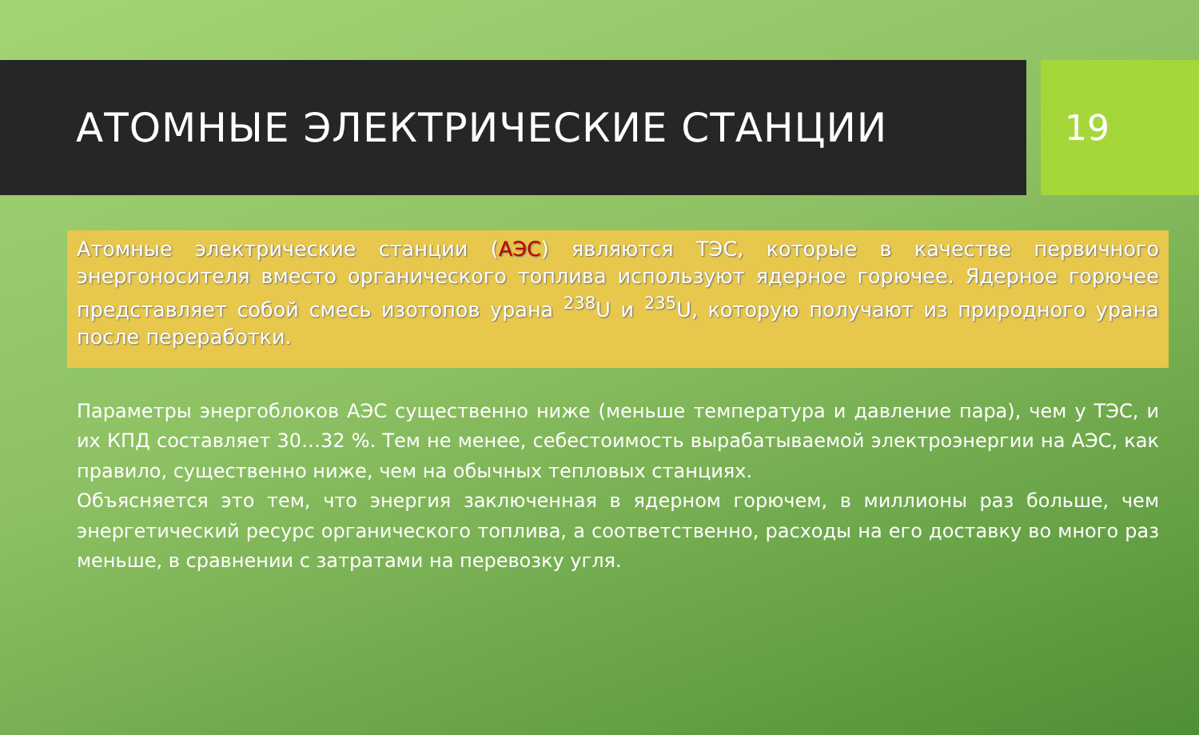АТОМНЫЕ ЭЛЕКТРИЧЕСКИЕ СТАНЦИИ 19
Атомные электрические станции (АЭС) являются ТЭС, которые в качестве первичного энергоносителя вместо органического топлива используют ядерное горючее. Ядерное горючее представляет собой смесь изотопов урана <sup>238</sup>U и <sup>235</sup>U, которую получают из природного урана после переработки.
Параметры энергоблоков АЭС существенно ниже (меньше температура и давление пара), чем у ТЭС, и их КПД составляет 30…32 %. Тем не менее, себестоимость вырабатываемой электроэнергии на АЭС, как правило, существенно ниже, чем на обычных тепловых станциях.
Объясняется это тем, что энергия заключенная в ядерном горючем, в миллионы раз больше, чем энергетический ресурс органического топлива, а соответственно, расходы на его доставку во много раз меньше, в сравнении с затратами на перевозку угля.